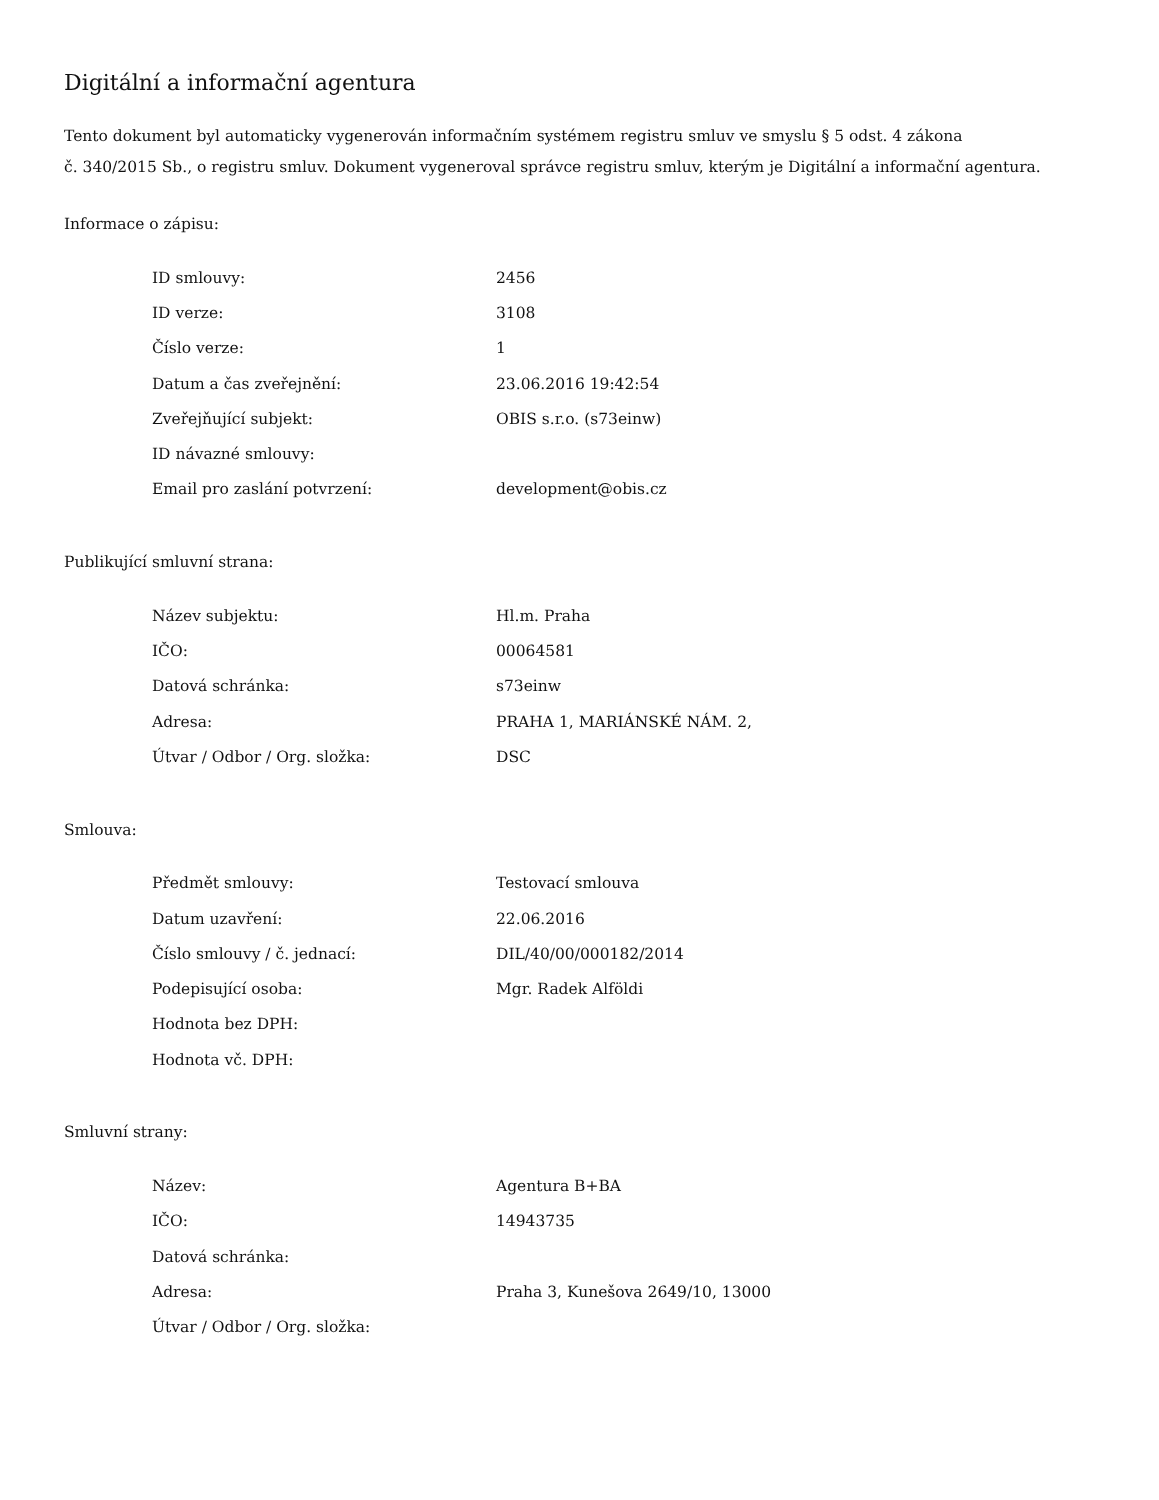Digitální a informační agentura
Tento dokument byl automaticky vygenerován informačním systémem registru smluv ve smyslu § 5 odst. 4 zákona
č. 340/2015 Sb., o registru smluv. Dokument vygeneroval správce registru smluv, kterým je Digitální a informační agentura.
Informace o zápisu:
| ID smlouvy: | 2456 |
| ID verze: | 3108 |
| Číslo verze: | 1 |
| Datum a čas zveřejnění: | 23.06.2016 19:42:54 |
| Zveřejňující subjekt: | OBIS s.r.o. (s73einw) |
| ID návazné smlouvy: | |
| Email pro zaslání potvrzení: | development@obis.cz |
Publikující smluvní strana:
| Název subjektu: | Hl.m. Praha |
| IČO: | 00064581 |
| Datová schránka: | s73einw |
| Adresa: | PRAHA 1, MARIÁNSKÉ NÁM. 2, |
| Útvar / Odbor / Org. složka: | DSC |
Smlouva:
| Předmět smlouvy: | Testovací smlouva |
| Datum uzavření: | 22.06.2016 |
| Číslo smlouvy / č. jednací: | DIL/40/00/000182/2014 |
| Podepisující osoba: | Mgr. Radek Alföldi |
| Hodnota bez DPH: | |
| Hodnota vč. DPH: | |
Smluvní strany:
| Název: | Agentura B+BA |
| IČO: | 14943735 |
| Datová schránka: | |
| Adresa: | Praha 3, Kunešova 2649/10, 13000 |
| Útvar / Odbor / Org. složka: | |